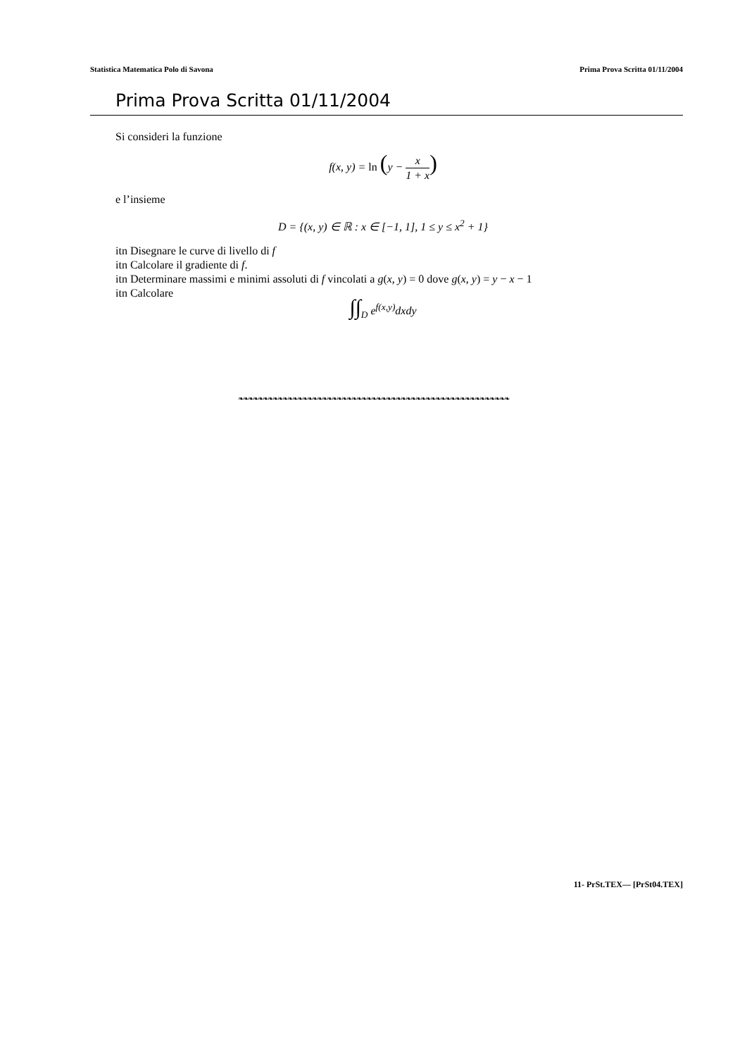Statistica Matematica Polo di Savona Prima Prova Scritta 01/11/2004
Prima Prova Scritta 01/11/2004
Si consideri la funzione
f(x, y) = ln (y − x 1 + x)
e l’insieme
D = {(x, y) ∈ ℝ : x ∈ [−1, 1], 1 ≤ y ≤ x<sup>2</sup> + 1}
itn Disegnare le curve di livello di f
itn Calcolare il gradiente di f.
itn Determinare massimi e minimi assoluti di f vincolati a g(x, y) = 0 dove g(x, y) = y − x − 1
itn Calcolare
∫∫<sub>D</sub> e<sup>f(x,y)</sup>dxdy
❧❧❧❧❧❧❧❧❧❧❧❧❧❧❧❧❧❧❧❧❧❧❧❧❧❧❧❧❧❧❧❧❧❧❧❧❧❧❧❧❧❧❧❧❧❧❧❧❧❧❧❧❧❧❧
11- PrSt.TEX— [PrSt04.TEX]